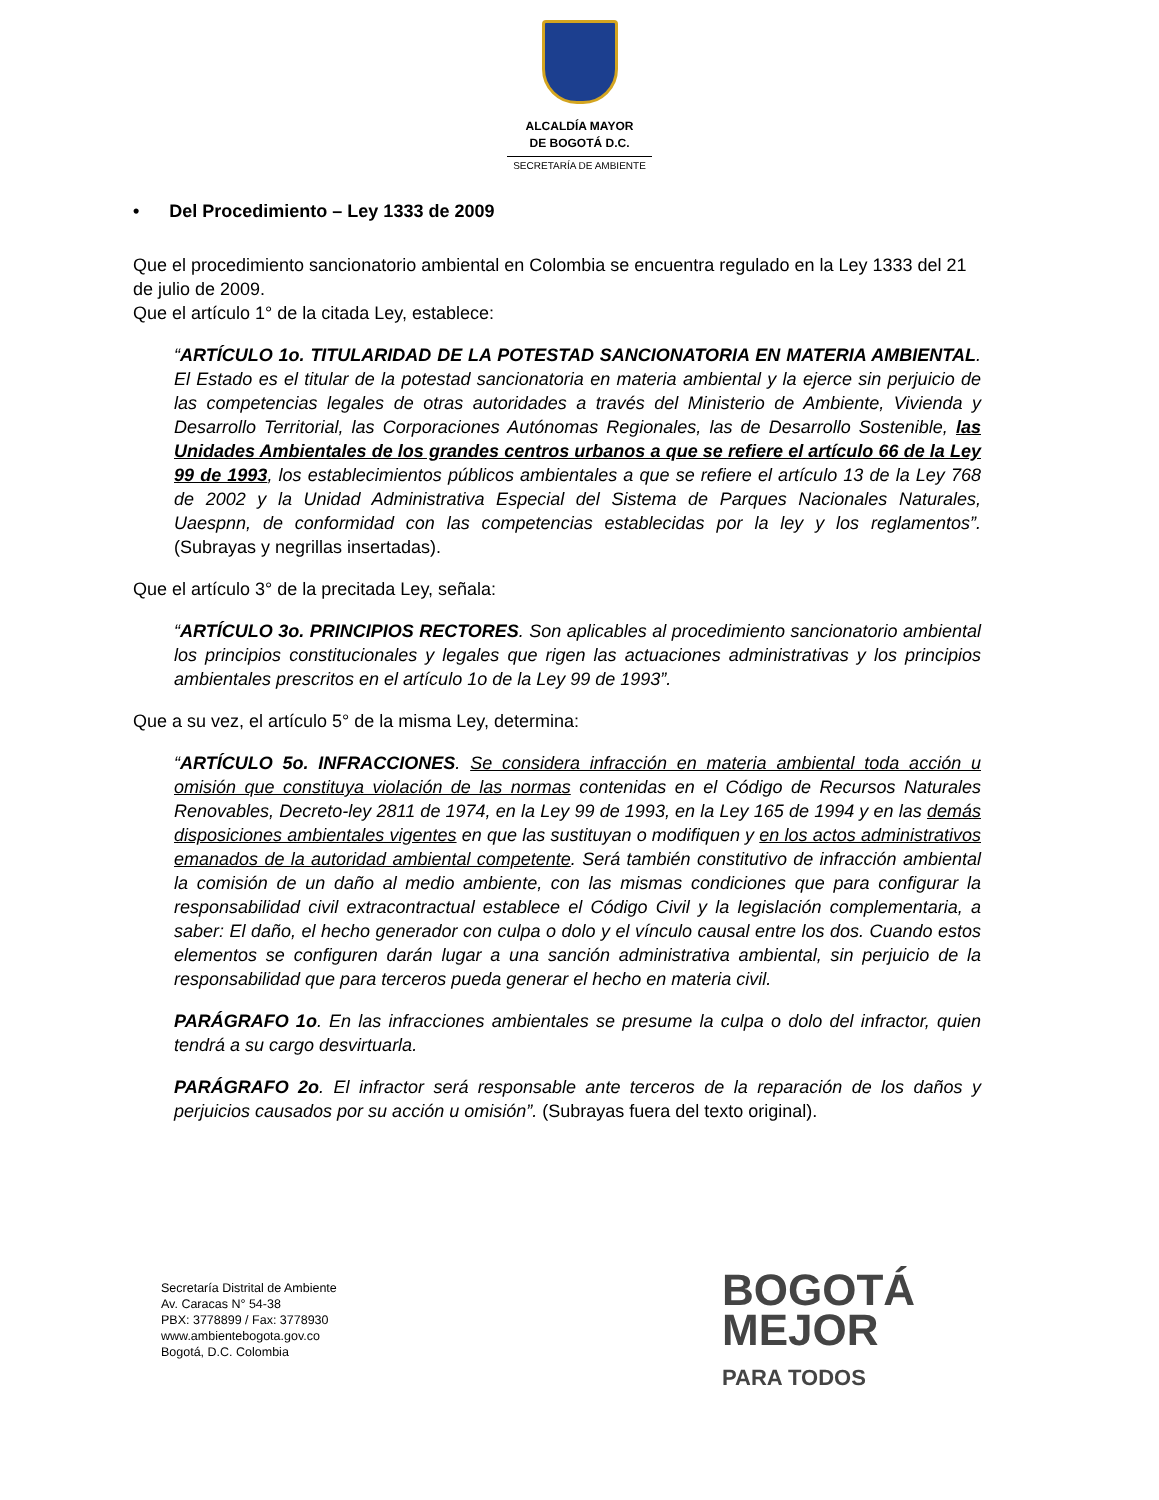ALCALDÍA MAYOR
DE BOGOTÁ D.C.
SECRETARÍA DE AMBIENTE
• Del Procedimiento – Ley 1333 de 2009
Que el procedimiento sancionatorio ambiental en Colombia se encuentra regulado en la Ley 1333 del 21 de julio de 2009.
Que el artículo 1° de la citada Ley, establece:
“ARTÍCULO 1o. TITULARIDAD DE LA POTESTAD SANCIONATORIA EN MATERIA AMBIENTAL. El Estado es el titular de la potestad sancionatoria en materia ambiental y la ejerce sin perjuicio de las competencias legales de otras autoridades a través del Ministerio de Ambiente, Vivienda y Desarrollo Territorial, las Corporaciones Autónomas Regionales, las de Desarrollo Sostenible, las Unidades Ambientales de los grandes centros urbanos a que se refiere el artículo 66 de la Ley 99 de 1993, los establecimientos públicos ambientales a que se refiere el artículo 13 de la Ley 768 de 2002 y la Unidad Administrativa Especial del Sistema de Parques Nacionales Naturales, Uaespnn, de conformidad con las competencias establecidas por la ley y los reglamentos”. (Subrayas y negrillas insertadas).
Que el artículo 3° de la precitada Ley, señala:
“ARTÍCULO 3o. PRINCIPIOS RECTORES. Son aplicables al procedimiento sancionatorio ambiental los principios constitucionales y legales que rigen las actuaciones administrativas y los principios ambientales prescritos en el artículo 1o de la Ley 99 de 1993”.
Que a su vez, el artículo 5° de la misma Ley, determina:
“ARTÍCULO 5o. INFRACCIONES. Se considera infracción en materia ambiental toda acción u omisión que constituya violación de las normas contenidas en el Código de Recursos Naturales Renovables, Decreto-ley 2811 de 1974, en la Ley 99 de 1993, en la Ley 165 de 1994 y en las demás disposiciones ambientales vigentes en que las sustituyan o modifiquen y en los actos administrativos emanados de la autoridad ambiental competente. Será también constitutivo de infracción ambiental la comisión de un daño al medio ambiente, con las mismas condiciones que para configurar la responsabilidad civil extracontractual establece el Código Civil y la legislación complementaria, a saber: El daño, el hecho generador con culpa o dolo y el vínculo causal entre los dos. Cuando estos elementos se configuren darán lugar a una sanción administrativa ambiental, sin perjuicio de la responsabilidad que para terceros pueda generar el hecho en materia civil.
PARÁGRAFO 1o. En las infracciones ambientales se presume la culpa o dolo del infractor, quien tendrá a su cargo desvirtuarla.
PARÁGRAFO 2o. El infractor será responsable ante terceros de la reparación de los daños y perjuicios causados por su acción u omisión”. (Subrayas fuera del texto original).
Secretaría Distrital de Ambiente
Av. Caracas N° 54-38
PBX: 3778899 / Fax: 3778930
www.ambientebogota.gov.co
Bogotá, D.C. Colombia
BOGOTÁ
MEJOR
PARA TODOS